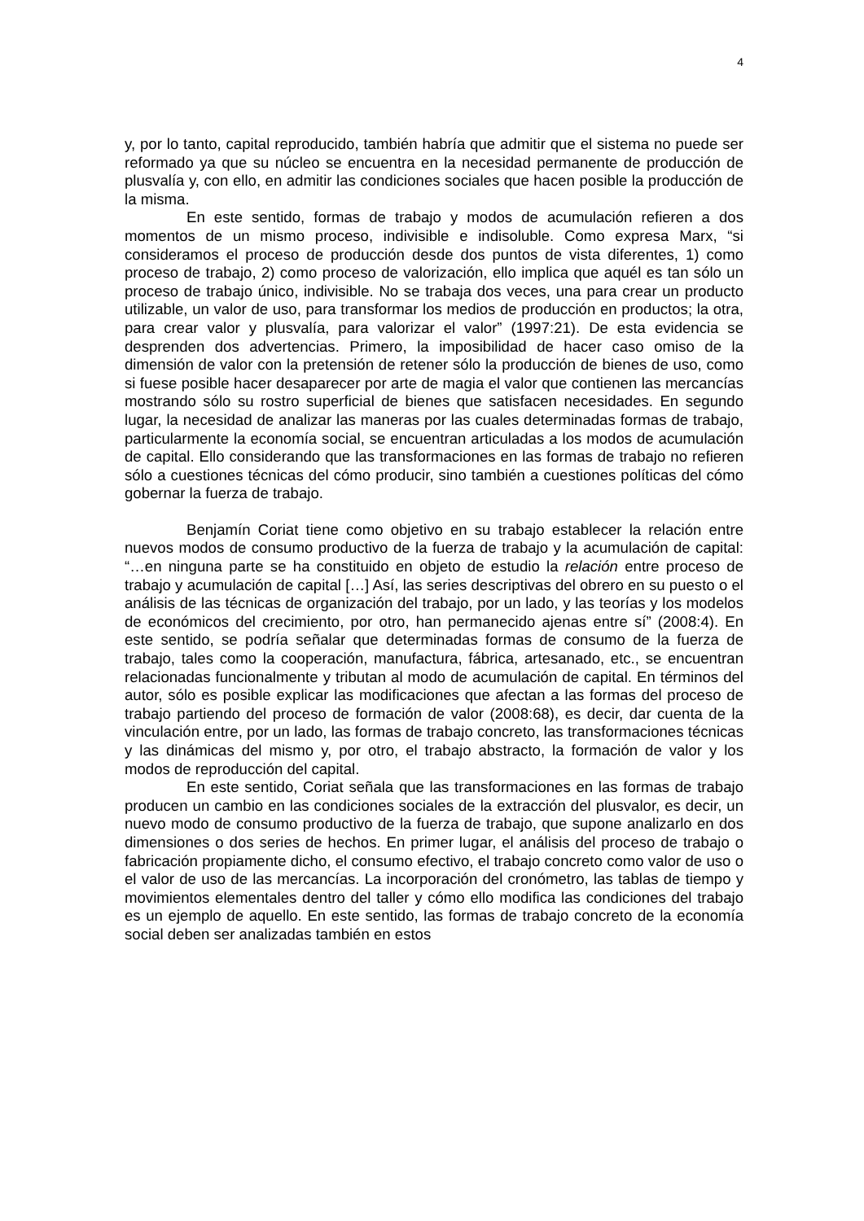4
y, por lo tanto, capital reproducido, también habría que admitir que el sistema no puede ser reformado ya que su núcleo se encuentra en la necesidad permanente de producción de plusvalía y, con ello, en admitir las condiciones sociales que hacen posible la producción de la misma.
En este sentido, formas de trabajo y modos de acumulación refieren a dos momentos de un mismo proceso, indivisible e indisoluble. Como expresa Marx, “si consideramos el proceso de producción desde dos puntos de vista diferentes, 1) como proceso de trabajo, 2) como proceso de valorización, ello implica que aquél es tan sólo un proceso de trabajo único, indivisible. No se trabaja dos veces, una para crear un producto utilizable, un valor de uso, para transformar los medios de producción en productos; la otra, para crear valor y plusvalía, para valorizar el valor” (1997:21). De esta evidencia se desprenden dos advertencias. Primero, la imposibilidad de hacer caso omiso de la dimensión de valor con la pretensión de retener sólo la producción de bienes de uso, como si fuese posible hacer desaparecer por arte de magia el valor que contienen las mercancías mostrando sólo su rostro superficial de bienes que satisfacen necesidades. En segundo lugar, la necesidad de analizar las maneras por las cuales determinadas formas de trabajo, particularmente la economía social, se encuentran articuladas a los modos de acumulación de capital. Ello considerando que las transformaciones en las formas de trabajo no refieren sólo a cuestiones técnicas del cómo producir, sino también a cuestiones políticas del cómo gobernar la fuerza de trabajo.
Benjamín Coriat tiene como objetivo en su trabajo establecer la relación entre nuevos modos de consumo productivo de la fuerza de trabajo y la acumulación de capital: “…en ninguna parte se ha constituido en objeto de estudio la relación entre proceso de trabajo y acumulación de capital […] Así, las series descriptivas del obrero en su puesto o el análisis de las técnicas de organización del trabajo, por un lado, y las teorías y los modelos de económicos del crecimiento, por otro, han permanecido ajenas entre sí” (2008:4). En este sentido, se podría señalar que determinadas formas de consumo de la fuerza de trabajo, tales como la cooperación, manufactura, fábrica, artesanado, etc., se encuentran relacionadas funcionalmente y tributan al modo de acumulación de capital. En términos del autor, sólo es posible explicar las modificaciones que afectan a las formas del proceso de trabajo partiendo del proceso de formación de valor (2008:68), es decir, dar cuenta de la vinculación entre, por un lado, las formas de trabajo concreto, las transformaciones técnicas y las dinámicas del mismo y, por otro, el trabajo abstracto, la formación de valor y los modos de reproducción del capital.
En este sentido, Coriat señala que las transformaciones en las formas de trabajo producen un cambio en las condiciones sociales de la extracción del plusvalor, es decir, un nuevo modo de consumo productivo de la fuerza de trabajo, que supone analizarlo en dos dimensiones o dos series de hechos. En primer lugar, el análisis del proceso de trabajo o fabricación propiamente dicho, el consumo efectivo, el trabajo concreto como valor de uso o el valor de uso de las mercancías. La incorporación del cronómetro, las tablas de tiempo y movimientos elementales dentro del taller y cómo ello modifica las condiciones del trabajo es un ejemplo de aquello. En este sentido, las formas de trabajo concreto de la economía social deben ser analizadas también en estos